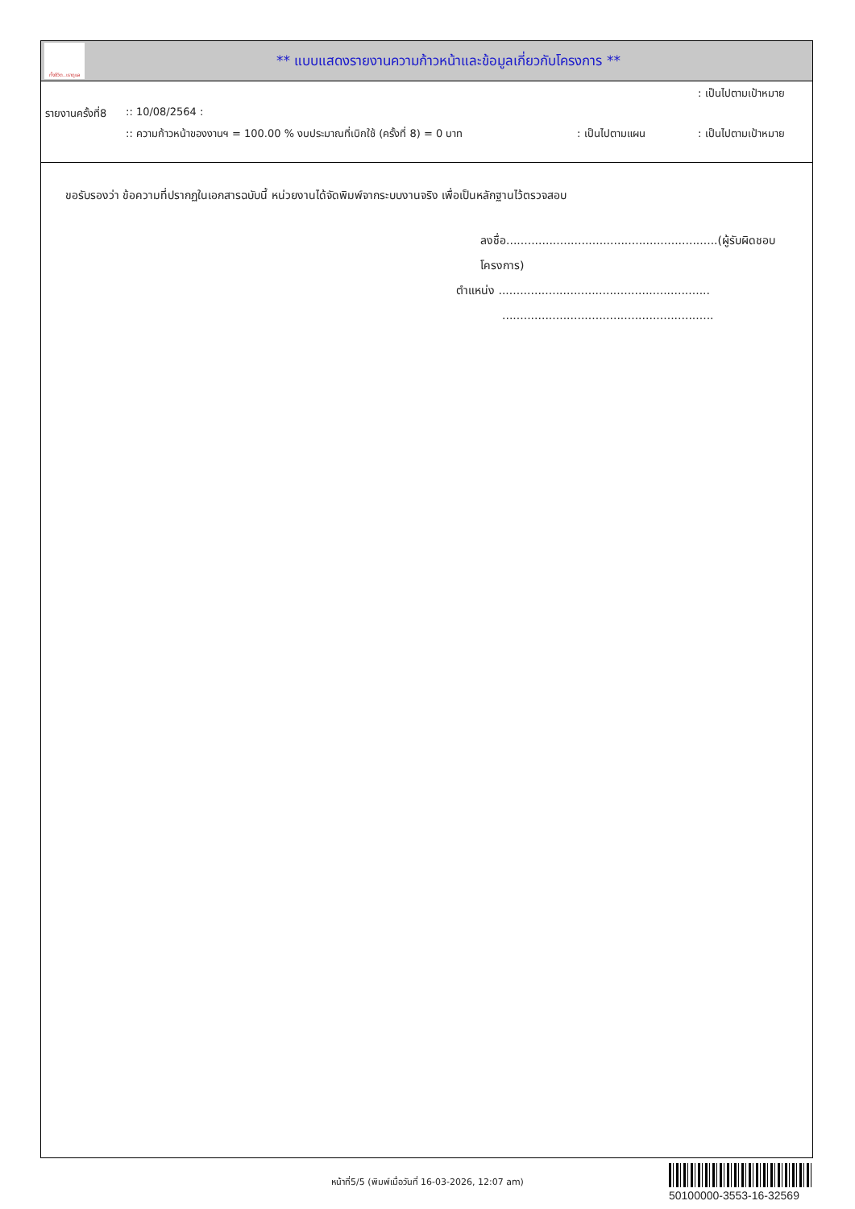ทั้งชีวิต..เราดูแล
** แบบแสดงรายงานความก้าวหน้าและข้อมูลเกี่ยวกับโครงการ **
: เป็นไปตามเป้าหมาย
รายงานครั้งที่8 :: 10/08/2564 :
:: ความก้าวหน้าของงานฯ = 100.00 % งบประมาณที่เบิกใช้ (ครั้งที่ 8) = 0 บาท : เป็นไปตามแผน : เป็นไปตามเป้าหมาย
ขอรับรองว่า ข้อความที่ปรากฏในเอกสารฉบับนี้ หน่วยงานได้จัดพิมพ์จากระบบงานจริง เพื่อเป็นหลักฐานไว้ตรวจสอบ
ลงชื่อ...........................................................(ผู้รับผิดชอบโครงการ)
ตำแหน่ง ...........................................................
...........................................................
หน้าที่5/5 (พิมพ์เมื่อวันที่ 16-03-2026, 12:07 am)
50100000-3553-16-32569